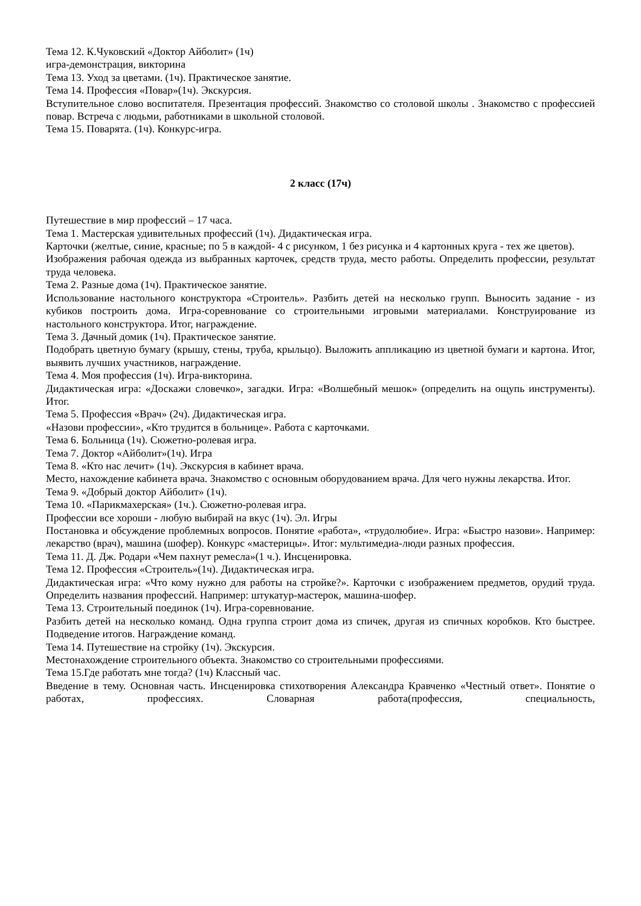Тема 12. К.Чуковский «Доктор Айболит» (1ч)
игра-демонстрация, викторина
Тема 13. Уход за цветами. (1ч). Практическое занятие.
Тема 14. Профессия «Повар»(1ч). Экскурсия.
Вступительное слово воспитателя. Презентация профессий. Знакомство со столовой школы . Знакомство с профессией повар. Встреча с людьми, работниками в школьной столовой.
Тема 15. Поварята. (1ч). Конкурс-игра.
2 класс (17ч)
Путешествие в мир профессий – 17 часа.
Тема 1. Мастерская удивительных профессий (1ч). Дидактическая игра.
Карточки (желтые, синие, красные; по 5 в каждой- 4 с рисунком, 1 без рисунка и 4 картонных круга - тех же цветов).
Изображения рабочая одежда из выбранных карточек, средств труда, место работы. Определить профессии, результат труда человека.
Тема 2. Разные дома (1ч). Практическое занятие.
Использование настольного конструктора «Строитель». Разбить детей на несколько групп. Выносить задание - из кубиков построить дома. Игра-соревнование со строительными игровыми материалами. Конструирование из настольного конструктора. Итог, награждение.
Тема 3. Дачный домик (1ч). Практическое занятие.
Подобрать цветную бумагу (крышу, стены, труба, крыльцо). Выложить аппликацию из цветной бумаги и картона. Итог, выявить лучших участников, награждение.
Тема 4. Моя профессия (1ч). Игра-викторина.
Дидактическая игра: «Доскажи словечко», загадки. Игра: «Волшебный мешок» (определить на ощупь инструменты). Итог.
Тема 5. Профессия «Врач» (2ч). Дидактическая игра.
«Назови профессии», «Кто трудится в больнице». Работа с карточками.
Тема 6. Больница (1ч). Сюжетно-ролевая игра.
Тема 7. Доктор «Айболит»(1ч). Игра
Тема 8. «Кто нас лечит» (1ч). Экскурсия в кабинет врача.
Место, нахождение кабинета врача. Знакомство с основным оборудованием врача. Для чего нужны лекарства. Итог.
Тема 9. «Добрый доктор Айболит» (1ч).
Тема 10. «Парикмахерская» (1ч.). Сюжетно-ролевая игра.
Профессии все хороши - любую выбирай на вкус (1ч). Эл. Игры
Постановка и обсуждение проблемных вопросов. Понятие «работа», «трудолюбие». Игра: «Быстро назови». Например: лекарство (врач), машина (шофер). Конкурс «мастерицы». Итог: мультимедиа-люди разных профессия.
Тема 11. Д. Дж. Родари «Чем пахнут ремесла»(1 ч.). Инсценировка.
Тема 12. Профессия «Строитель»(1ч). Дидактическая игра.
Дидактическая игра: «Что кому нужно для работы на стройке?». Карточки с изображением предметов, орудий труда. Определить названия профессий. Например: штукатур-мастерок, машина-шофер.
Тема 13. Строительный поединок (1ч). Игра-соревнование.
Разбить детей на несколько команд. Одна группа строит дома из спичек, другая из спичных коробков. Кто быстрее. Подведение итогов. Награждение команд.
Тема 14. Путешествие на стройку (1ч). Экскурсия.
Местонахождение строительного объекта. Знакомство со строительными профессиями.
Тема 15.Где работать мне тогда? (1ч) Классный час.
Введение в тему. Основная часть. Инсценировка стихотворения Александра Кравченко «Честный ответ». Понятие о работах, профессиях. Словарная работа(профессия, специальность,